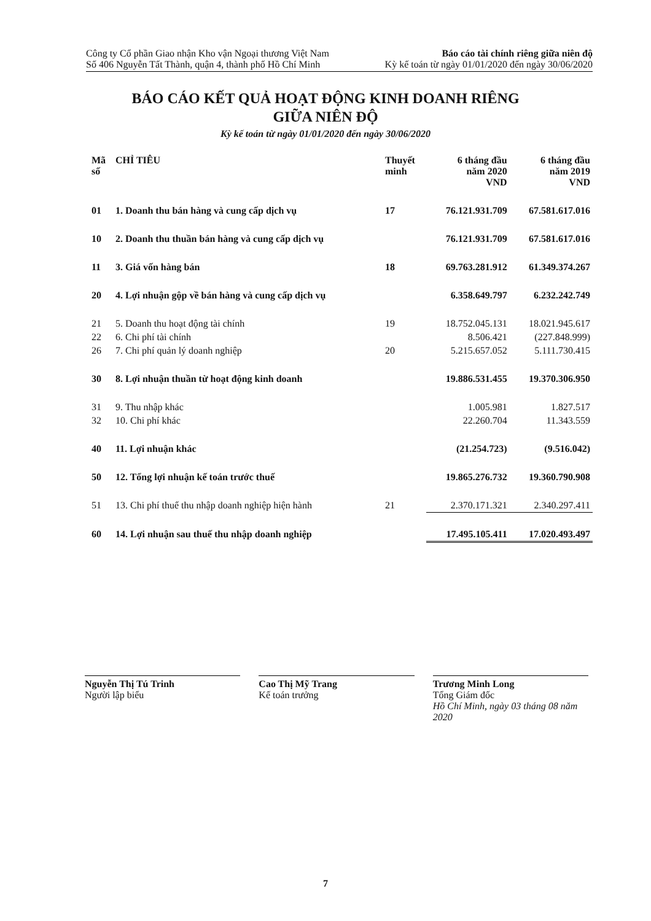Công ty Cổ phần Giao nhận Kho vận Ngoại thương Việt Nam Báo cáo tài chính riêng giữa niên độ
Số 406 Nguyễn Tất Thành, quận 4, thành phố Hồ Chí Minh Kỳ kế toán từ ngày 01/01/2020 đến ngày 30/06/2020
BÁO CÁO KẾT QUẢ HOẠT ĐỘNG KINH DOANH RIÊNG
GIỮA NIÊN ĐỘ
Kỳ kế toán từ ngày 01/01/2020 đến ngày 30/06/2020
| Mã số | CHỈ TIÊU | Thuyết minh | 6 tháng đầu năm 2020 VND | 6 tháng đầu năm 2019 VND |
| --- | --- | --- | --- | --- |
| 01 | 1. Doanh thu bán hàng và cung cấp dịch vụ | 17 | 76.121.931.709 | 67.581.617.016 |
| 10 | 2. Doanh thu thuần bán hàng và cung cấp dịch vụ | | 76.121.931.709 | 67.581.617.016 |
| 11 | 3. Giá vốn hàng bán | 18 | 69.763.281.912 | 61.349.374.267 |
| 20 | 4. Lợi nhuận gộp về bán hàng và cung cấp dịch vụ | | 6.358.649.797 | 6.232.242.749 |
| 21 | 5. Doanh thu hoạt động tài chính | 19 | 18.752.045.131 | 18.021.945.617 |
| 22 | 6. Chi phí tài chính | | 8.506.421 | (227.848.999) |
| 26 | 7. Chi phí quản lý doanh nghiệp | 20 | 5.215.657.052 | 5.111.730.415 |
| 30 | 8. Lợi nhuận thuần từ hoạt động kinh doanh | | 19.886.531.455 | 19.370.306.950 |
| 31 | 9. Thu nhập khác | | 1.005.981 | 1.827.517 |
| 32 | 10. Chi phí khác | | 22.260.704 | 11.343.559 |
| 40 | 11. Lợi nhuận khác | | (21.254.723) | (9.516.042) |
| 50 | 12. Tổng lợi nhuận kế toán trước thuế | | 19.865.276.732 | 19.360.790.908 |
| 51 | 13. Chi phí thuế thu nhập doanh nghiệp hiện hành | 21 | 2.370.171.321 | 2.340.297.411 |
| 60 | 14. Lợi nhuận sau thuế thu nhập doanh nghiệp | | 17.495.105.411 | 17.020.493.497 |
Nguyễn Thị Tú Trinh
Người lập biểu
Cao Thị Mỹ Trang
Kế toán trưởng
Trương Minh Long
Tổng Giám đốc
Hồ Chí Minh, ngày 03 tháng 08 năm 2020
7